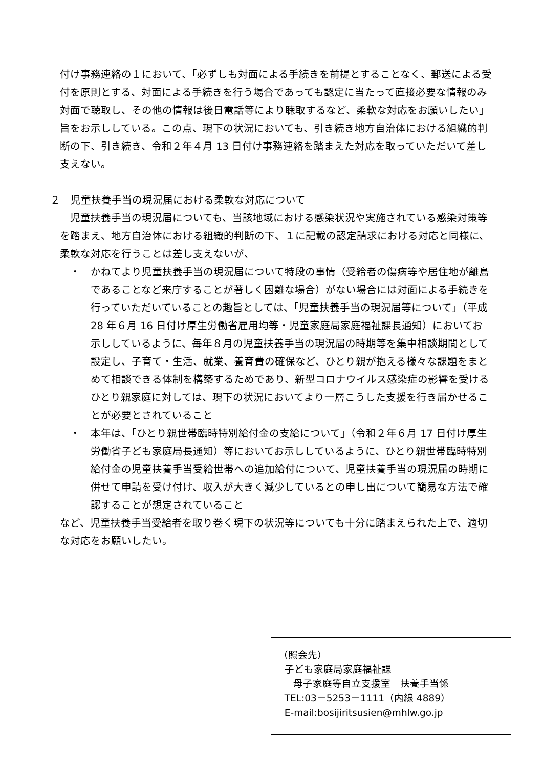付け事務連絡の１において、「必ずしも対面による手続きを前提とすることなく、郵送による受付を原則とする、対面による手続きを行う場合であっても認定に当たって直接必要な情報のみ対面で聴取し、その他の情報は後日電話等により聴取するなど、柔軟な対応をお願いしたい」旨をお示ししている。この点、現下の状況においても、引き続き地方自治体における組織的判断の下、引き続き、令和２年４月 13 日付け事務連絡を踏まえた対応を取っていただいて差し支えない。
２　児童扶養手当の現況届における柔軟な対応について
児童扶養手当の現況届についても、当該地域における感染状況や実施されている感染対策等を踏まえ、地方自治体における組織的判断の下、１に記載の認定請求における対応と同様に、柔軟な対応を行うことは差し支えないが、
・　かねてより児童扶養手当の現況届について特段の事情（受給者の傷病等や居住地が離島であることなど来庁することが著しく困難な場合）がない場合には対面による手続きを行っていただいていることの趣旨としては、「児童扶養手当の現況届等について」（平成 28 年６月 16 日付け厚生労働省雇用均等・児童家庭局家庭福祉課長通知）においてお示ししているように、毎年８月の児童扶養手当の現況届の時期等を集中相談期間として設定し、子育て・生活、就業、養育費の確保など、ひとり親が抱える様々な課題をまとめて相談できる体制を構築するためであり、新型コロナウイルス感染症の影響を受けるひとり親家庭に対しては、現下の状況においてより一層こうした支援を行き届かせることが必要とされていること
・　本年は、「ひとり親世帯臨時特別給付金の支給について」（令和２年６月 17 日付け厚生労働省子ども家庭局長通知）等においてお示ししているように、ひとり親世帯臨時特別給付金の児童扶養手当受給世帯への追加給付について、児童扶養手当の現況届の時期に併せて申請を受け付け、収入が大きく減少しているとの申し出について簡易な方法で確認することが想定されていること
など、児童扶養手当受給者を取り巻く現下の状況等についても十分に踏まえられた上で、適切な対応をお願いしたい。
（照会先）
子ども家庭局家庭福祉課
母子家庭等自立支援室　扶養手当係
TEL:03－5253－1111（内線 4889）
E-mail:bosijiritsusien@mhlw.go.jp